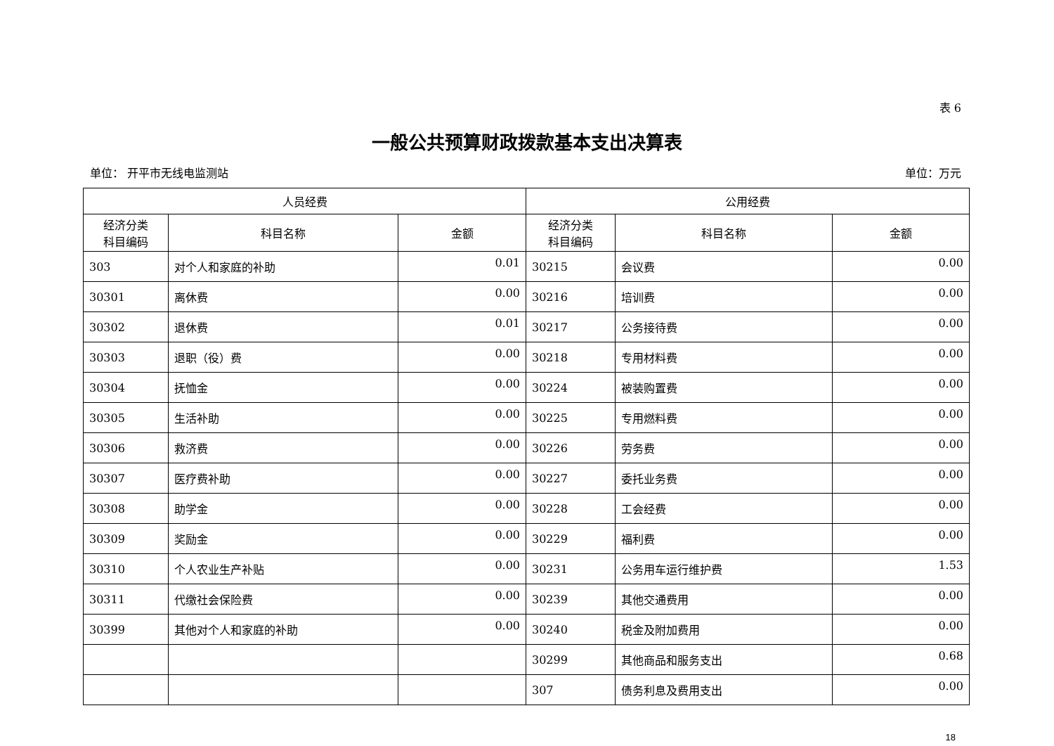表 6
一般公共预算财政拨款基本支出决算表
单位： 开平市无线电监测站 单位：万元
| 人员经费 | | | 公用经费 | | |
| --- | --- | --- | --- | --- | --- |
| 经济分类 科目编码 | 科目名称 | 金额 | 经济分类 科目编码 | 科目名称 | 金额 |
| 303 | 对个人和家庭的补助 | 0.01 | 30215 | 会议费 | 0.00 |
| 30301 | 离休费 | 0.00 | 30216 | 培训费 | 0.00 |
| 30302 | 退休费 | 0.01 | 30217 | 公务接待费 | 0.00 |
| 30303 | 退职（役）费 | 0.00 | 30218 | 专用材料费 | 0.00 |
| 30304 | 抚恤金 | 0.00 | 30224 | 被装购置费 | 0.00 |
| 30305 | 生活补助 | 0.00 | 30225 | 专用燃料费 | 0.00 |
| 30306 | 救济费 | 0.00 | 30226 | 劳务费 | 0.00 |
| 30307 | 医疗费补助 | 0.00 | 30227 | 委托业务费 | 0.00 |
| 30308 | 助学金 | 0.00 | 30228 | 工会经费 | 0.00 |
| 30309 | 奖励金 | 0.00 | 30229 | 福利费 | 0.00 |
| 30310 | 个人农业生产补贴 | 0.00 | 30231 | 公务用车运行维护费 | 1.53 |
| 30311 | 代缴社会保险费 | 0.00 | 30239 | 其他交通费用 | 0.00 |
| 30399 | 其他对个人和家庭的补助 | 0.00 | 30240 | 税金及附加费用 | 0.00 |
| | | | 30299 | 其他商品和服务支出 | 0.68 |
| | | | 307 | 债务利息及费用支出 | 0.00 |
18